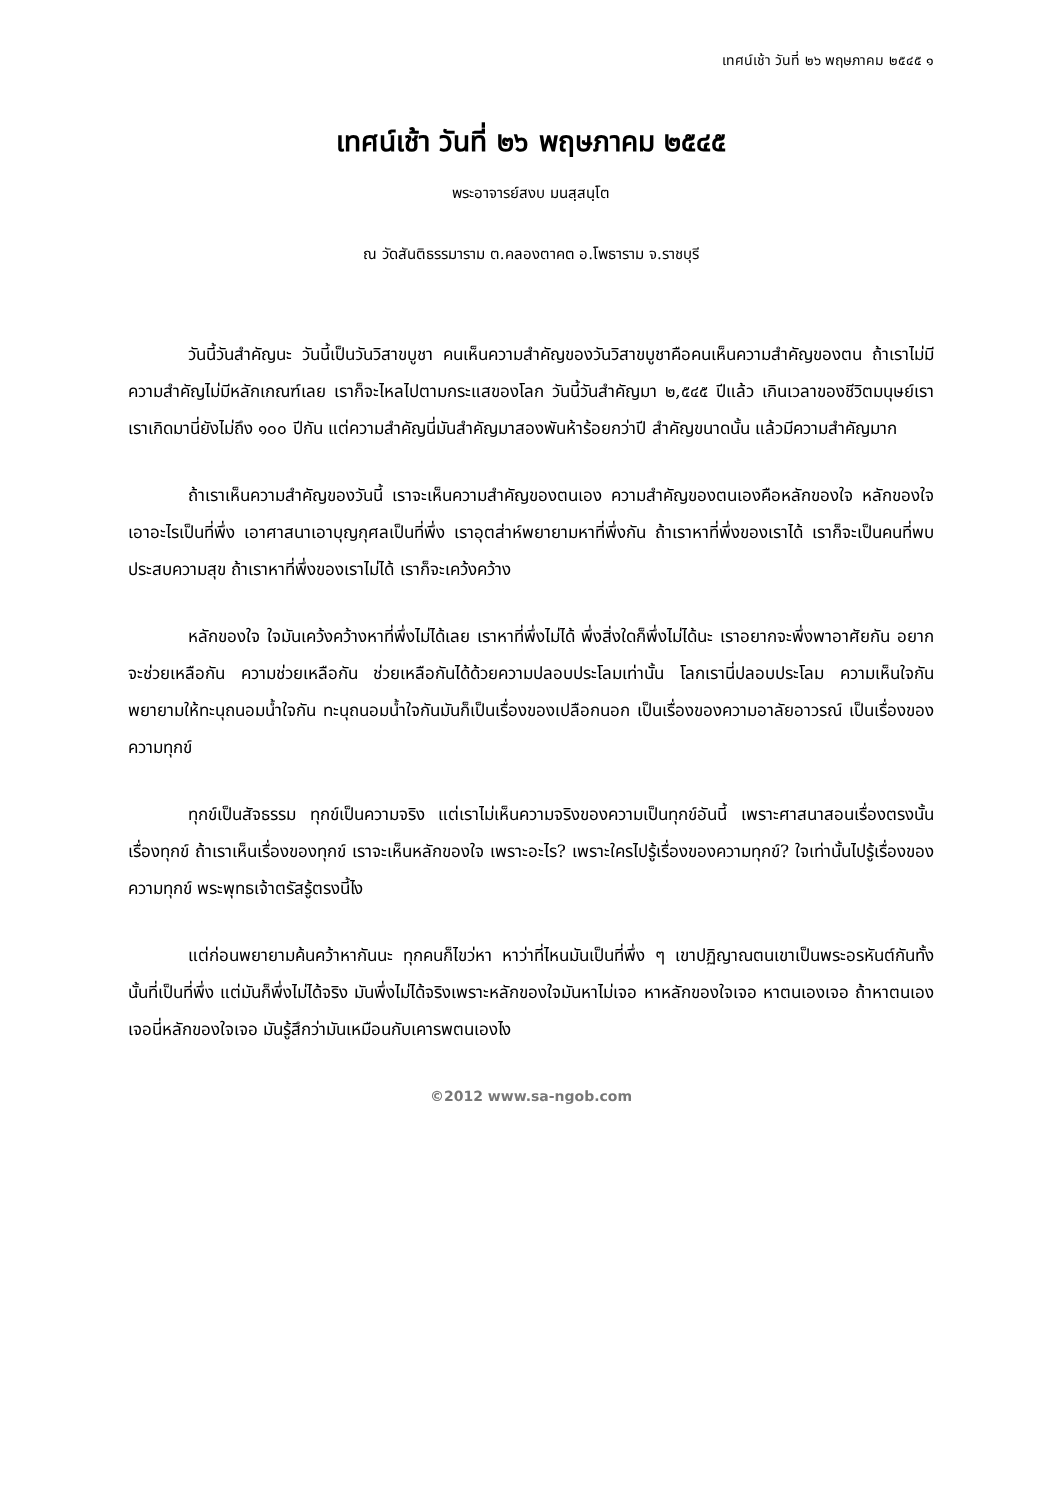เทศน์เช้า วันที่ ๒๖ พฤษภาคม ๒๕๔๕ ๑
เทศน์เช้า วันที่ ๒๖ พฤษภาคม ๒๕๔๕
พระอาจารย์สงบ มนสฺสนฺโต
ณ วัดสันติธรรมาราม ต.คลองตาคต อ.โพธาราม จ.ราชบุรี
วันนี้วันสำคัญนะ วันนี้เป็นวันวิสาขบูชา คนเห็นความสำคัญของวันวิสาขบูชาคือคนเห็นความสำคัญของตน ถ้าเราไม่มีความสำคัญไม่มีหลักเกณฑ์เลย เราก็จะไหลไปตามกระแสของโลก วันนี้วันสำคัญมา ๒,๕๔๕ ปีแล้ว เกินเวลาของชีวิตมนุษย์เรา เราเกิดมานี่ยังไม่ถึง ๑๐๐ ปีกัน แต่ความสำคัญนี่มันสำคัญมาสองพันห้าร้อยกว่าปี สำคัญขนาดนั้น แล้วมีความสำคัญมาก
ถ้าเราเห็นความสำคัญของวันนี้ เราจะเห็นความสำคัญของตนเอง ความสำคัญของตนเองคือหลักของใจ หลักของใจเอาอะไรเป็นที่พึ่ง เอาศาสนาเอาบุญกุศลเป็นที่พึ่ง เราอุตส่าห์พยายามหาที่พึ่งกัน ถ้าเราหาที่พึ่งของเราได้ เราก็จะเป็นคนที่พบประสบความสุข ถ้าเราหาที่พึ่งของเราไม่ได้ เราก็จะเคว้งคว้าง
หลักของใจ ใจมันเคว้งคว้างหาที่พึ่งไม่ได้เลย เราหาที่พึ่งไม่ได้ พึ่งสิ่งใดก็พึ่งไม่ได้นะ เราอยากจะพึ่งพาอาศัยกัน อยากจะช่วยเหลือกัน ความช่วยเหลือกัน ช่วยเหลือกันได้ด้วยความปลอบประโลมเท่านั้น โลกเรานี่ปลอบประโลม ความเห็นใจกันพยายามให้ทะนุถนอมน้ำใจกัน ทะนุถนอมน้ำใจกันมันก็เป็นเรื่องของเปลือกนอก เป็นเรื่องของความอาลัยอาวรณ์ เป็นเรื่องของความทุกข์
ทุกข์เป็นสัจธรรม ทุกข์เป็นความจริง แต่เราไม่เห็นความจริงของความเป็นทุกข์อันนี้ เพราะศาสนาสอนเรื่องตรงนั้น เรื่องทุกข์ ถ้าเราเห็นเรื่องของทุกข์ เราจะเห็นหลักของใจ เพราะอะไร? เพราะใครไปรู้เรื่องของความทุกข์? ใจเท่านั้นไปรู้เรื่องของความทุกข์ พระพุทธเจ้าตรัสรู้ตรงนี้ไง
แต่ก่อนพยายามค้นคว้าหากันนะ ทุกคนก็ไขว่หา หาว่าที่ไหนมันเป็นที่พึ่ง ๆ เขาปฏิญาณตนเขาเป็นพระอรหันต์กันทั้งนั้นที่เป็นที่พึ่ง แต่มันก็พึ่งไม่ได้จริง มันพึ่งไม่ได้จริงเพราะหลักของใจมันหาไม่เจอ หาหลักของใจเจอ หาตนเองเจอ ถ้าหาตนเองเจอนี่หลักของใจเจอ มันรู้สึกว่ามันเหมือนกับเคารพตนเองไง
©2012 www.sa-ngob.com